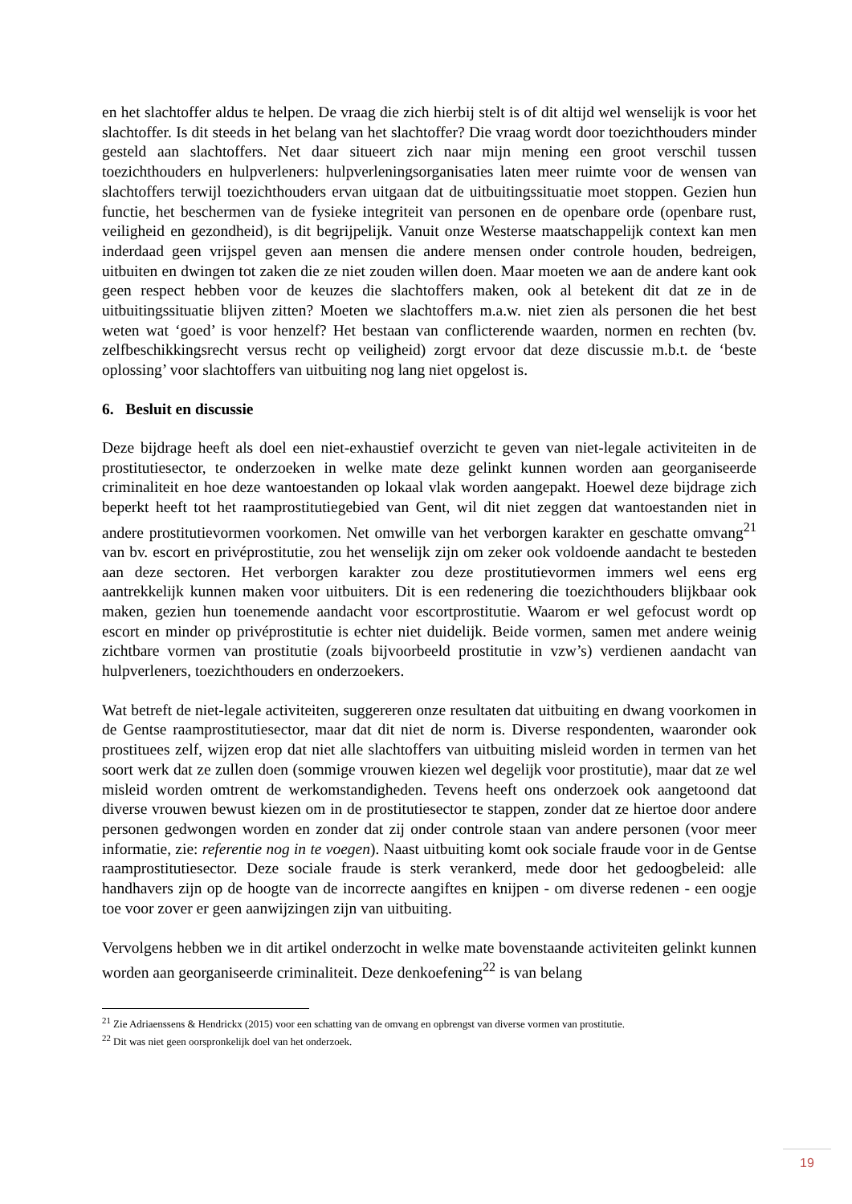en het slachtoffer aldus te helpen. De vraag die zich hierbij stelt is of dit altijd wel wenselijk is voor het slachtoffer. Is dit steeds in het belang van het slachtoffer? Die vraag wordt door toezichthouders minder gesteld aan slachtoffers. Net daar situeert zich naar mijn mening een groot verschil tussen toezichthouders en hulpverleners: hulpverleningsorganisaties laten meer ruimte voor de wensen van slachtoffers terwijl toezichthouders ervan uitgaan dat de uitbuitingssituatie moet stoppen. Gezien hun functie, het beschermen van de fysieke integriteit van personen en de openbare orde (openbare rust, veiligheid en gezondheid), is dit begrijpelijk. Vanuit onze Westerse maatschappelijk context kan men inderdaad geen vrijspel geven aan mensen die andere mensen onder controle houden, bedreigen, uitbuiten en dwingen tot zaken die ze niet zouden willen doen. Maar moeten we aan de andere kant ook geen respect hebben voor de keuzes die slachtoffers maken, ook al betekent dit dat ze in de uitbuitingssituatie blijven zitten? Moeten we slachtoffers m.a.w. niet zien als personen die het best weten wat ‘goed’ is voor henzelf? Het bestaan van conflicterende waarden, normen en rechten (bv. zelfbeschikkingsrecht versus recht op veiligheid) zorgt ervoor dat deze discussie m.b.t. de ‘beste oplossing’ voor slachtoffers van uitbuiting nog lang niet opgelost is.
6. Besluit en discussie
Deze bijdrage heeft als doel een niet-exhaustief overzicht te geven van niet-legale activiteiten in de prostitutiesector, te onderzoeken in welke mate deze gelinkt kunnen worden aan georganiseerde criminaliteit en hoe deze wantoestanden op lokaal vlak worden aangepakt. Hoewel deze bijdrage zich beperkt heeft tot het raamprostitutiegebied van Gent, wil dit niet zeggen dat wantoestanden niet in andere prostitutievormen voorkomen. Net omwille van het verborgen karakter en geschatte omvang<sup>21</sup> van bv. escort en privéprostitutie, zou het wenselijk zijn om zeker ook voldoende aandacht te besteden aan deze sectoren. Het verborgen karakter zou deze prostitutievormen immers wel eens erg aantrekkelijk kunnen maken voor uitbuiters. Dit is een redenering die toezichthouders blijkbaar ook maken, gezien hun toenemende aandacht voor escortprostitutie. Waarom er wel gefocust wordt op escort en minder op privéprostitutie is echter niet duidelijk. Beide vormen, samen met andere weinig zichtbare vormen van prostitutie (zoals bijvoorbeeld prostitutie in vzw’s) verdienen aandacht van hulpverleners, toezichthouders en onderzoekers.
Wat betreft de niet-legale activiteiten, suggereren onze resultaten dat uitbuiting en dwang voorkomen in de Gentse raamprostitutiesector, maar dat dit niet de norm is. Diverse respondenten, waaronder ook prostituees zelf, wijzen erop dat niet alle slachtoffers van uitbuiting misleid worden in termen van het soort werk dat ze zullen doen (sommige vrouwen kiezen wel degelijk voor prostitutie), maar dat ze wel misleid worden omtrent de werkomstandigheden. Tevens heeft ons onderzoek ook aangetoond dat diverse vrouwen bewust kiezen om in de prostitutiesector te stappen, zonder dat ze hiertoe door andere personen gedwongen worden en zonder dat zij onder controle staan van andere personen (voor meer informatie, zie: referentie nog in te voegen). Naast uitbuiting komt ook sociale fraude voor in de Gentse raamprostitutiesector. Deze sociale fraude is sterk verankerd, mede door het gedoogbeleid: alle handhavers zijn op de hoogte van de incorrecte aangiftes en knijpen - om diverse redenen - een oogje toe voor zover er geen aanwijzingen zijn van uitbuiting.
Vervolgens hebben we in dit artikel onderzocht in welke mate bovenstaande activiteiten gelinkt kunnen worden aan georganiseerde criminaliteit. Deze denkoefening<sup>22</sup> is van belang
<sup>21</sup> Zie Adriaenssens & Hendrickx (2015) voor een schatting van de omvang en opbrengst van diverse vormen van prostitutie.
<sup>22</sup> Dit was niet geen oorspronkelijk doel van het onderzoek.
19